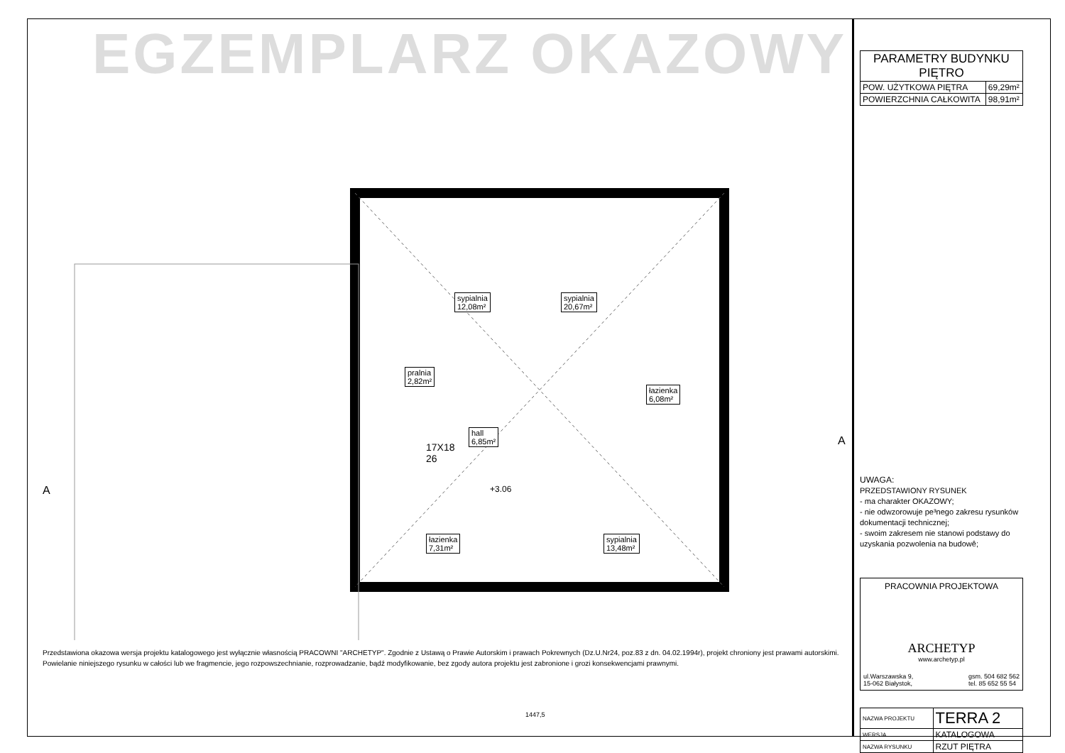EGZEMPLARZ OKAZOWY
sypialnia
12,08m²
sypialnia
20,67m²
pralnia
2,82m²
łazienka
6,08m²
hall
6,85m²
łazienka
7,31m²
sypialnia
13,48m²
17X18
26
+3.06
A
A
1447,5
Przedstawiona okazowa wersja projektu katalogowego jest wyłącznie własnością PRACOWNI "ARCHETYP". Zgodnie z Ustawą o Prawie Autorskim i prawach Pokrewnych (Dz.U.Nr24, poz.83 z dn. 04.02.1994r), projekt chroniony jest prawami autorskimi. Powielanie niniejszego rysunku w całości lub we fragmencie, jego rozpowszechnianie, rozprowadzanie, bądź modyfikowanie, bez zgody autora projektu jest zabronione i grozi konsekwencjami prawnymi.
| PARAMETRY BUDYNKU PIĘTRO | |
| --- | --- |
| POW. UŻYTKOWA PIĘTRA | 69,29m² |
| POWIERZCHNIA CAŁKOWITA | 98,91m² |
UWAGA:
PRZEDSTAWIONY RYSUNEK
- ma charakter OKAZOWY;
- nie odwzorowuje pe³nego zakresu rysunków dokumentacji technicznej;
- swoim zakresem nie stanowi podstawy do uzyskania pozwolenia na budowê;
PRACOWNIA PROJEKTOWA
ARCHETYP
www.archetyp.pl
ul.Warszawska 9,
15-062 Białystok, gsm. 504 682 562
tel. 85 652 55 54
| NAZWA PROJEKTU | TERRA 2 |
| WERSJA | KATALOGOWA |
| NAZWA RYSUNKU | RZUT PIĘTRA |